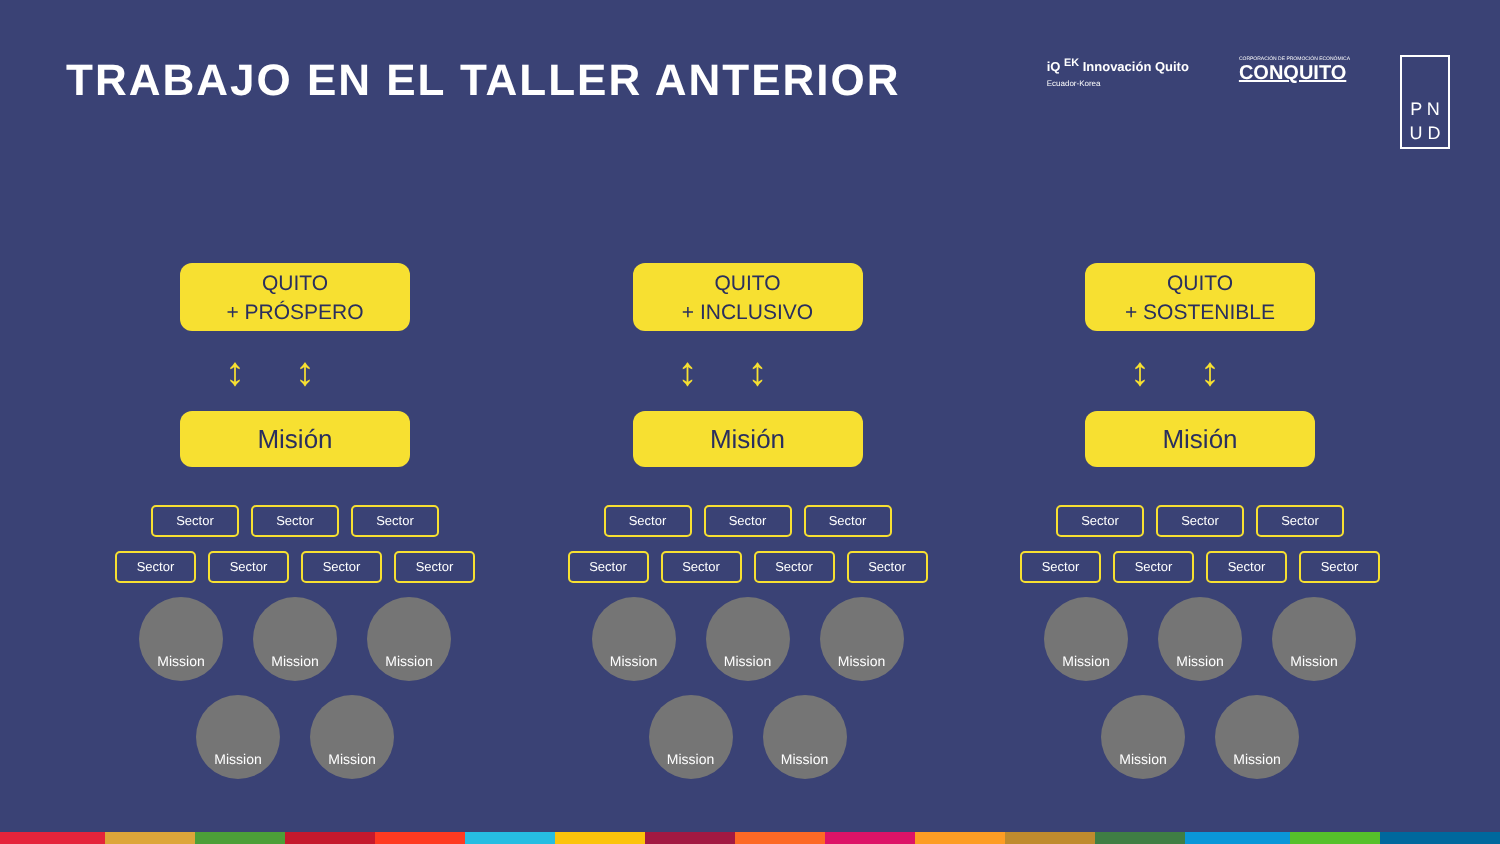TRABAJO EN EL TALLER ANTERIOR
iQ <sup>EK</sup> Innovación Quito
Ecuador-Korea
CORPORACIÓN DE PROMOCIÓN ECONÓMICA
CONQUITO
P N
U D
QUITO
+ PRÓSPERO
↕↕
Misión
Sector Sector Sector
Sector Sector Sector Sector
Mission Mission Mission
Mission Mission
QUITO
+ INCLUSIVO
↕↕
Misión
Sector Sector Sector
Sector Sector Sector Sector
Mission Mission Mission
Mission Mission
QUITO
+ SOSTENIBLE
↕↕
Misión
Sector Sector Sector
Sector Sector Sector Sector
Mission Mission Mission
Mission Mission